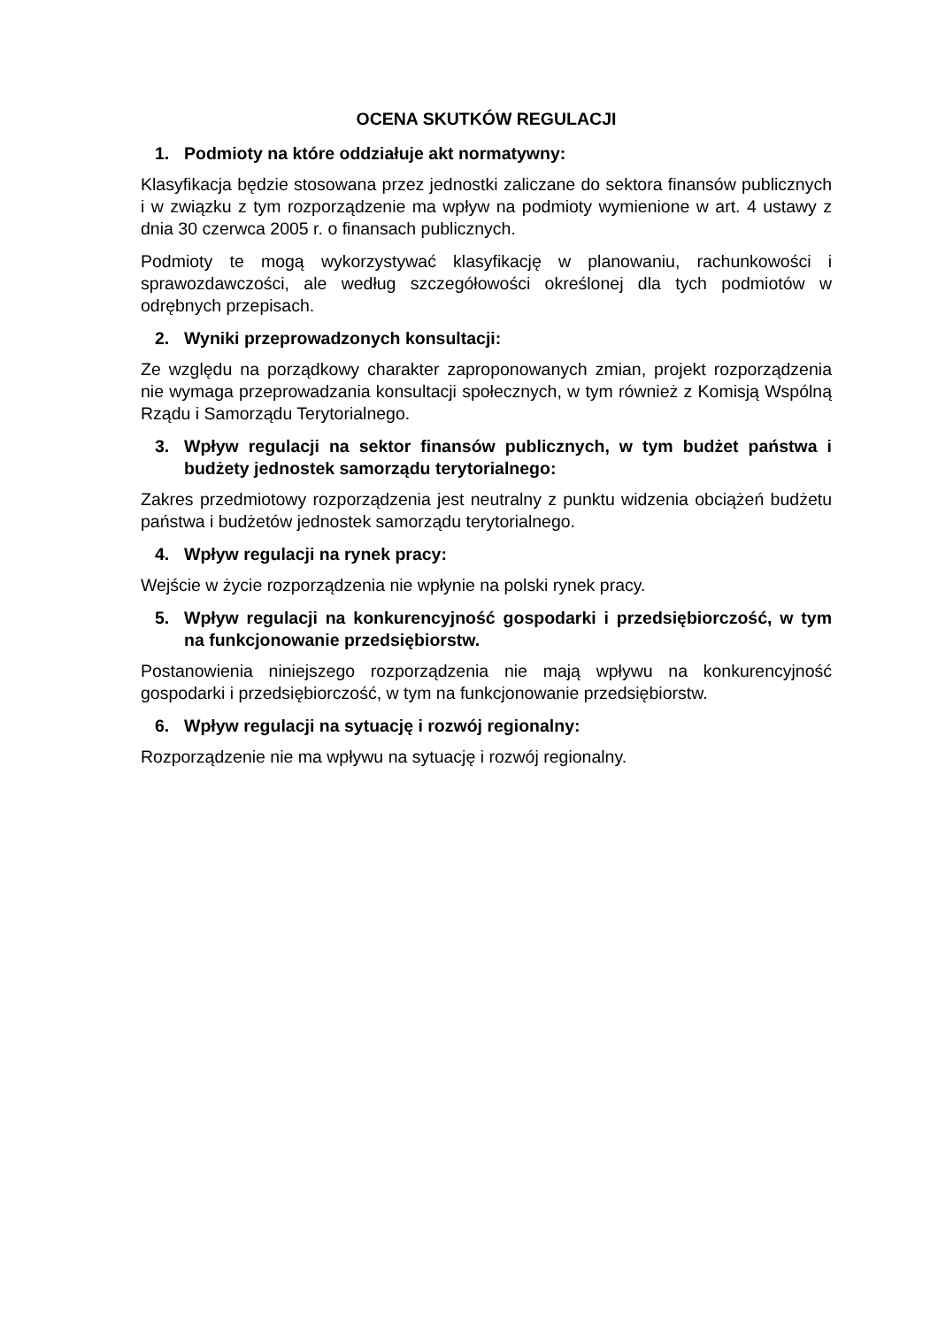OCENA SKUTKÓW REGULACJI
1. Podmioty na które oddziałuje akt normatywny:
Klasyfikacja będzie stosowana przez jednostki zaliczane do sektora finansów publicznych i w związku z tym rozporządzenie ma wpływ na podmioty wymienione w art. 4 ustawy z dnia 30 czerwca 2005 r. o finansach publicznych.
Podmioty te mogą wykorzystywać klasyfikację w planowaniu, rachunkowości i sprawozdawczości, ale według szczegółowości określonej dla tych podmiotów w odrębnych przepisach.
2. Wyniki przeprowadzonych konsultacji:
Ze względu na porządkowy charakter zaproponowanych zmian, projekt rozporządzenia nie wymaga przeprowadzania konsultacji społecznych, w tym również z Komisją Wspólną Rządu i Samorządu Terytorialnego.
3. Wpływ regulacji na sektor finansów publicznych, w tym budżet państwa i budżety jednostek samorządu terytorialnego:
Zakres przedmiotowy rozporządzenia jest neutralny z punktu widzenia obciążeń budżetu państwa i budżetów jednostek samorządu terytorialnego.
4. Wpływ regulacji na rynek pracy:
Wejście w życie rozporządzenia nie wpłynie na polski rynek pracy.
5. Wpływ regulacji na konkurencyjność gospodarki i przedsiębiorczość, w tym na funkcjonowanie przedsiębiorstw.
Postanowienia niniejszego rozporządzenia nie mają wpływu na konkurencyjność gospodarki i przedsiębiorczość, w tym na funkcjonowanie przedsiębiorstw.
6. Wpływ regulacji na sytuację i rozwój regionalny:
Rozporządzenie nie ma wpływu na sytuację i rozwój regionalny.